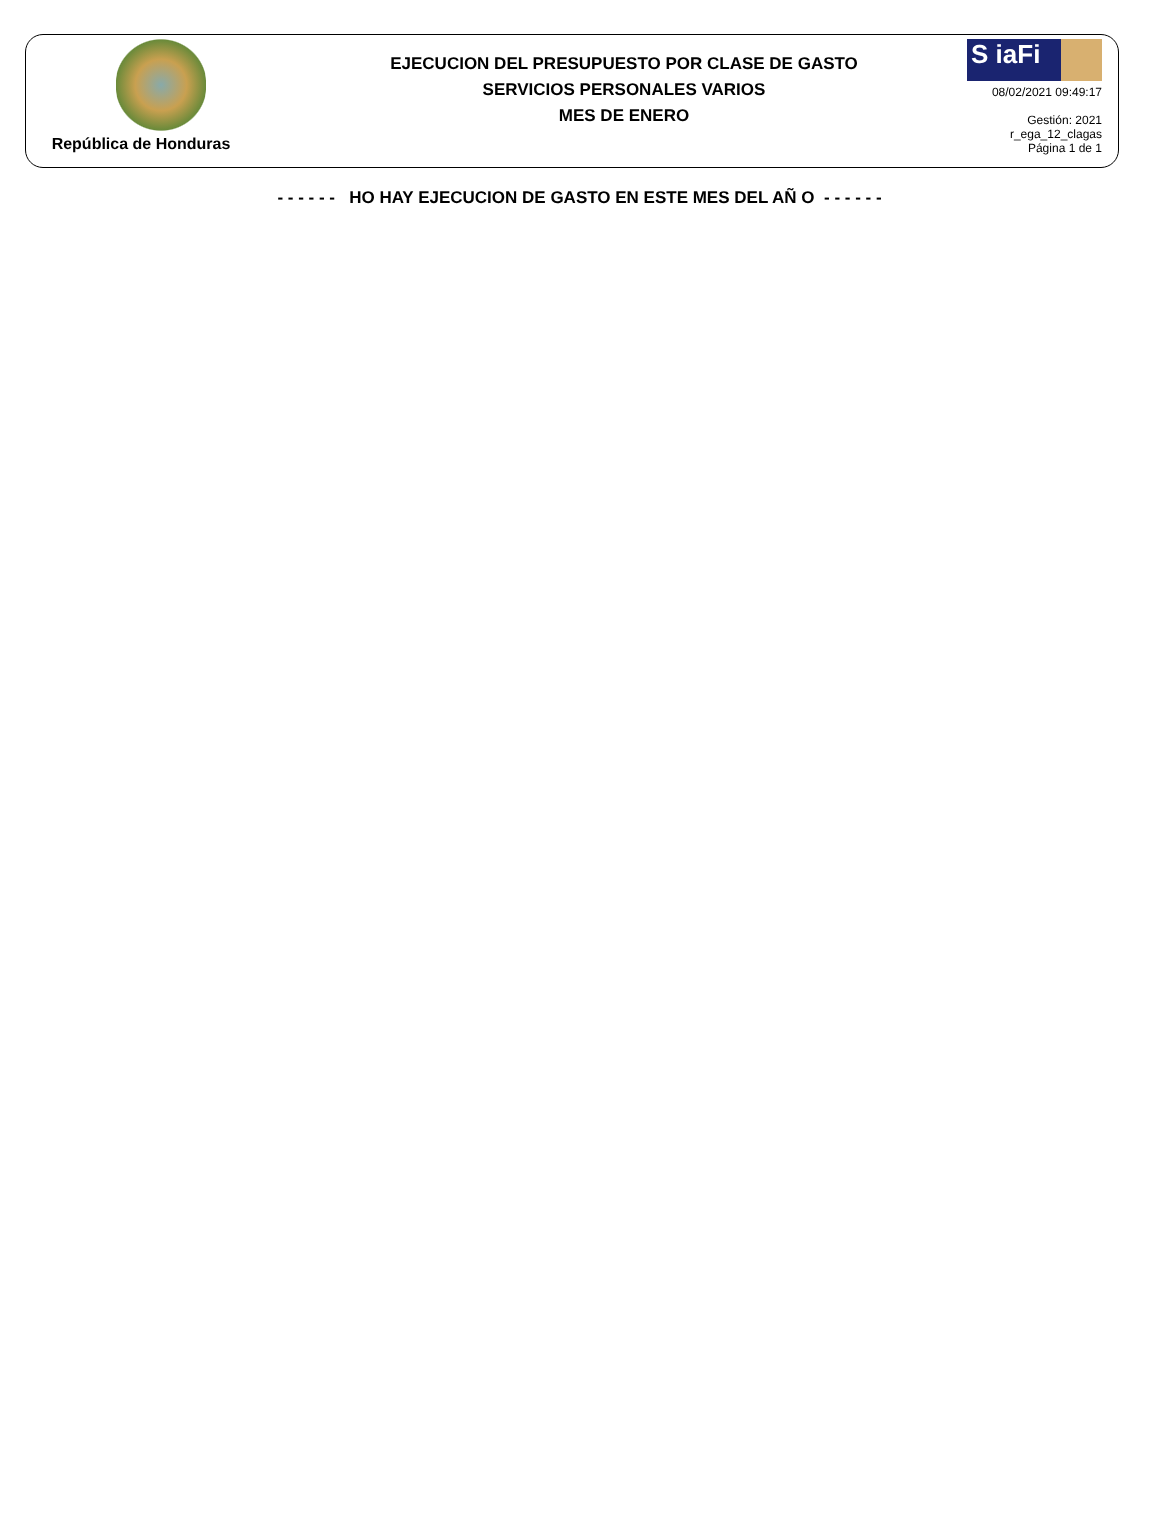República de Honduras
EJECUCION DEL PRESUPUESTO POR CLASE DE GASTO
SERVICIOS PERSONALES VARIOS
MES DE ENERO
S iaFi
08/02/2021 09:49:17
Gestión: 2021
r_ega_12_clagas
Página 1 de 1
- - - - - - HO HAY EJECUCION DE GASTO EN ESTE MES DEL AÑ O - - - - - -